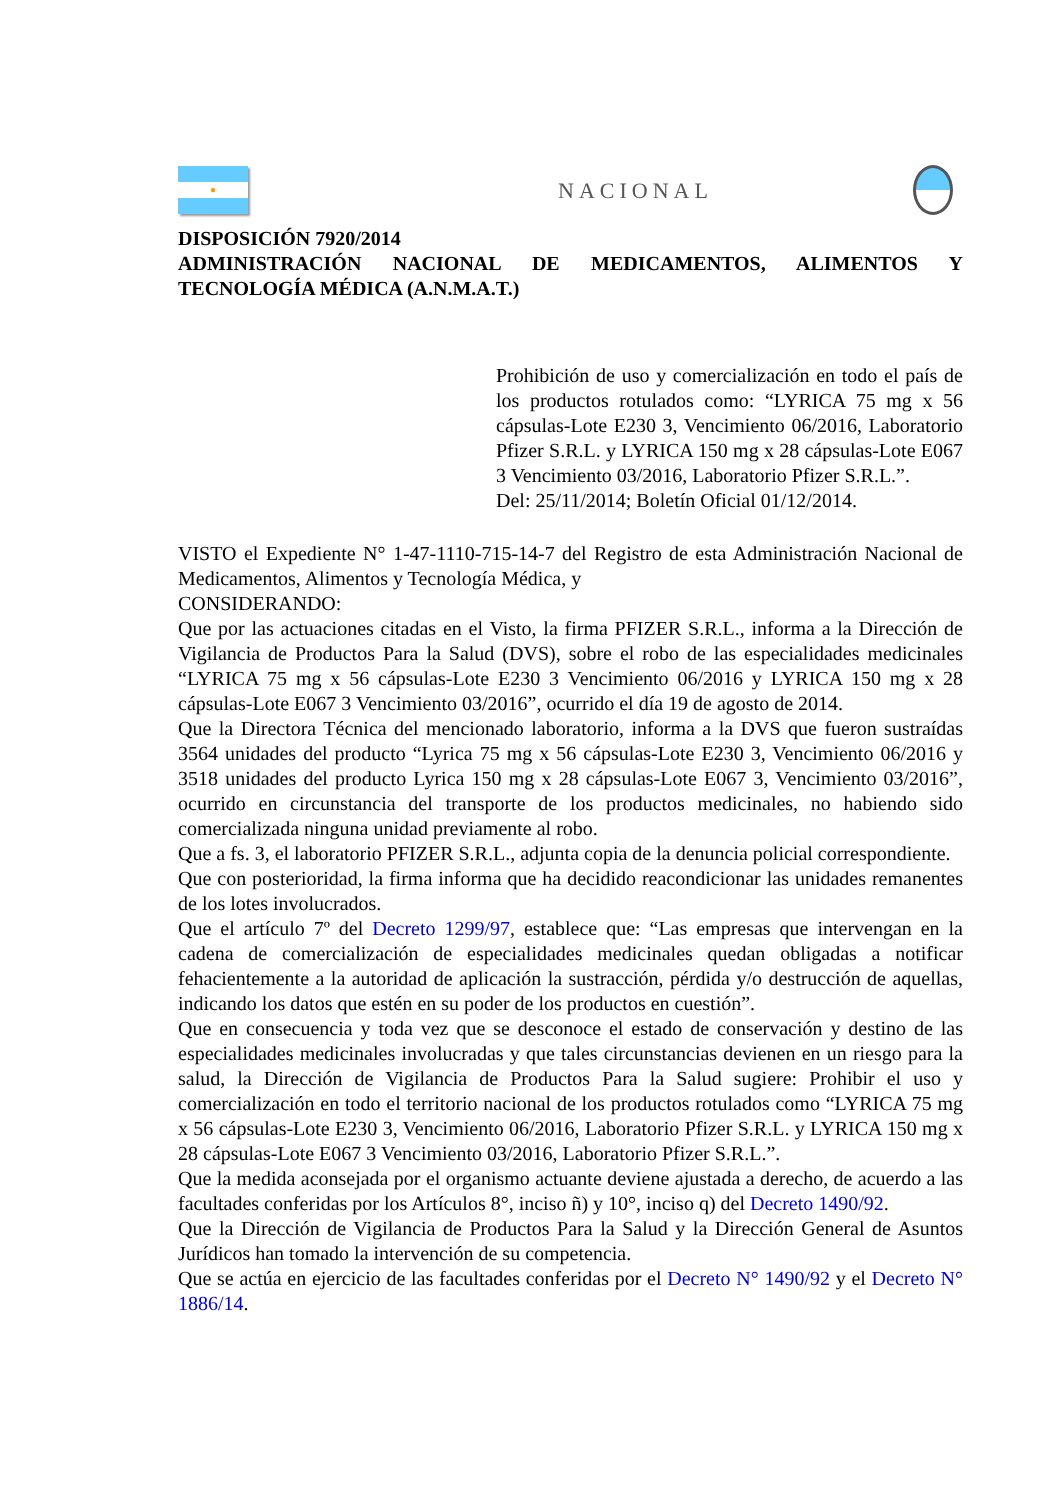●
NACIONAL
DISPOSICIÓN 7920/2014
ADMINISTRACIÓN NACIONAL DE MEDICAMENTOS, ALIMENTOS Y TECNOLOGÍA MÉDICA (A.N.M.A.T.)
Prohibición de uso y comercialización en todo el país de los productos rotulados como: “LYRICA 75 mg x 56 cápsulas-Lote E230 3, Vencimiento 06/2016, Laboratorio Pfizer S.R.L. y LYRICA 150 mg x 28 cápsulas-Lote E067 3 Vencimiento 03/2016, Laboratorio Pfizer S.R.L.”.
Del: 25/11/2014; Boletín Oficial 01/12/2014.
VISTO el Expediente N° 1-47-1110-715-14-7 del Registro de esta Administración Nacional de Medicamentos, Alimentos y Tecnología Médica, y
CONSIDERANDO:
Que por las actuaciones citadas en el Visto, la firma PFIZER S.R.L., informa a la Dirección de Vigilancia de Productos Para la Salud (DVS), sobre el robo de las especialidades medicinales “LYRICA 75 mg x 56 cápsulas-Lote E230 3 Vencimiento 06/2016 y LYRICA 150 mg x 28 cápsulas-Lote E067 3 Vencimiento 03/2016”, ocurrido el día 19 de agosto de 2014.
Que la Directora Técnica del mencionado laboratorio, informa a la DVS que fueron sustraídas 3564 unidades del producto “Lyrica 75 mg x 56 cápsulas-Lote E230 3, Vencimiento 06/2016 y 3518 unidades del producto Lyrica 150 mg x 28 cápsulas-Lote E067 3, Vencimiento 03/2016”, ocurrido en circunstancia del transporte de los productos medicinales, no habiendo sido comercializada ninguna unidad previamente al robo.
Que a fs. 3, el laboratorio PFIZER S.R.L., adjunta copia de la denuncia policial correspondiente.
Que con posterioridad, la firma informa que ha decidido reacondicionar las unidades remanentes de los lotes involucrados.
Que el artículo 7º del Decreto 1299/97, establece que: “Las empresas que intervengan en la cadena de comercialización de especialidades medicinales quedan obligadas a notificar fehacientemente a la autoridad de aplicación la sustracción, pérdida y/o destrucción de aquellas, indicando los datos que estén en su poder de los productos en cuestión”.
Que en consecuencia y toda vez que se desconoce el estado de conservación y destino de las especialidades medicinales involucradas y que tales circunstancias devienen en un riesgo para la salud, la Dirección de Vigilancia de Productos Para la Salud sugiere: Prohibir el uso y comercialización en todo el territorio nacional de los productos rotulados como “LYRICA 75 mg x 56 cápsulas-Lote E230 3, Vencimiento 06/2016, Laboratorio Pfizer S.R.L. y LYRICA 150 mg x 28 cápsulas-Lote E067 3 Vencimiento 03/2016, Laboratorio Pfizer S.R.L.”.
Que la medida aconsejada por el organismo actuante deviene ajustada a derecho, de acuerdo a las facultades conferidas por los Artículos 8°, inciso ñ) y 10°, inciso q) del Decreto 1490/92.
Que la Dirección de Vigilancia de Productos Para la Salud y la Dirección General de Asuntos Jurídicos han tomado la intervención de su competencia.
Que se actúa en ejercicio de las facultades conferidas por el Decreto N° 1490/92 y el Decreto N° 1886/14.